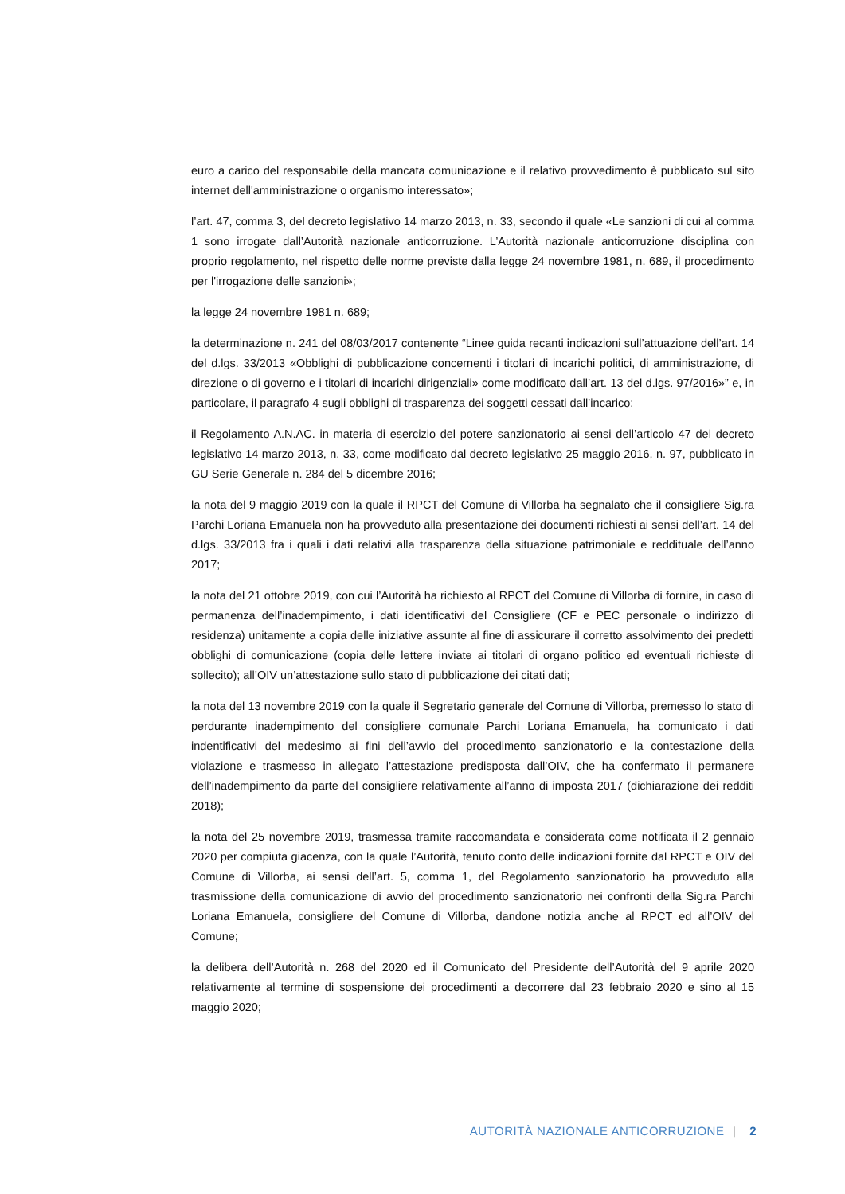euro a carico del responsabile della mancata comunicazione e il relativo provvedimento è pubblicato sul sito internet dell'amministrazione o organismo interessato»;
l’art. 47, comma 3, del decreto legislativo 14 marzo 2013, n. 33, secondo il quale «Le sanzioni di cui al comma 1 sono irrogate dall’Autorità nazionale anticorruzione. L’Autorità nazionale anticorruzione disciplina con proprio regolamento, nel rispetto delle norme previste dalla legge 24 novembre 1981, n. 689, il procedimento per l'irrogazione delle sanzioni»;
la legge 24 novembre 1981 n. 689;
la determinazione n. 241 del 08/03/2017 contenente “Linee guida recanti indicazioni sull’attuazione dell’art. 14 del d.lgs. 33/2013 «Obblighi di pubblicazione concernenti i titolari di incarichi politici, di amministrazione, di direzione o di governo e i titolari di incarichi dirigenziali» come modificato dall’art. 13 del d.lgs. 97/2016»” e, in particolare, il paragrafo 4 sugli obblighi di trasparenza dei soggetti cessati dall’incarico;
il Regolamento A.N.AC. in materia di esercizio del potere sanzionatorio ai sensi dell’articolo 47 del decreto legislativo 14 marzo 2013, n. 33, come modificato dal decreto legislativo 25 maggio 2016, n. 97, pubblicato in GU Serie Generale n. 284 del 5 dicembre 2016;
la nota del 9 maggio 2019 con la quale il RPCT del Comune di Villorba ha segnalato che il consigliere Sig.ra Parchi Loriana Emanuela non ha provveduto alla presentazione dei documenti richiesti ai sensi dell’art. 14 del d.lgs. 33/2013 fra i quali i dati relativi alla trasparenza della situazione patrimoniale e reddituale dell’anno 2017;
la nota del 21 ottobre 2019, con cui l’Autorità ha richiesto al RPCT del Comune di Villorba di fornire, in caso di permanenza dell’inadempimento, i dati identificativi del Consigliere (CF e PEC personale o indirizzo di residenza) unitamente a copia delle iniziative assunte al fine di assicurare il corretto assolvimento dei predetti obblighi di comunicazione (copia delle lettere inviate ai titolari di organo politico ed eventuali richieste di sollecito); all’OIV un’attestazione sullo stato di pubblicazione dei citati dati;
la nota del 13 novembre 2019 con la quale il Segretario generale del Comune di Villorba, premesso lo stato di perdurante inadempimento del consigliere comunale Parchi Loriana Emanuela, ha comunicato i dati indentificativi del medesimo ai fini dell’avvio del procedimento sanzionatorio e la contestazione della violazione e trasmesso in allegato l’attestazione predisposta dall’OIV, che ha confermato il permanere dell’inadempimento da parte del consigliere relativamente all’anno di imposta 2017 (dichiarazione dei redditi 2018);
la nota del 25 novembre 2019, trasmessa tramite raccomandata e considerata come notificata il 2 gennaio 2020 per compiuta giacenza, con la quale l’Autorità, tenuto conto delle indicazioni fornite dal RPCT e OIV del Comune di Villorba, ai sensi dell’art. 5, comma 1, del Regolamento sanzionatorio ha provveduto alla trasmissione della comunicazione di avvio del procedimento sanzionatorio nei confronti della Sig.ra Parchi Loriana Emanuela, consigliere del Comune di Villorba, dandone notizia anche al RPCT ed all’OIV del Comune;
la delibera dell’Autorità n. 268 del 2020 ed il Comunicato del Presidente dell’Autorità del 9 aprile 2020 relativamente al termine di sospensione dei procedimenti a decorrere dal 23 febbraio 2020 e sino al 15 maggio 2020;
AUTORITÀ NAZIONALE ANTICORRUZIONE | 2